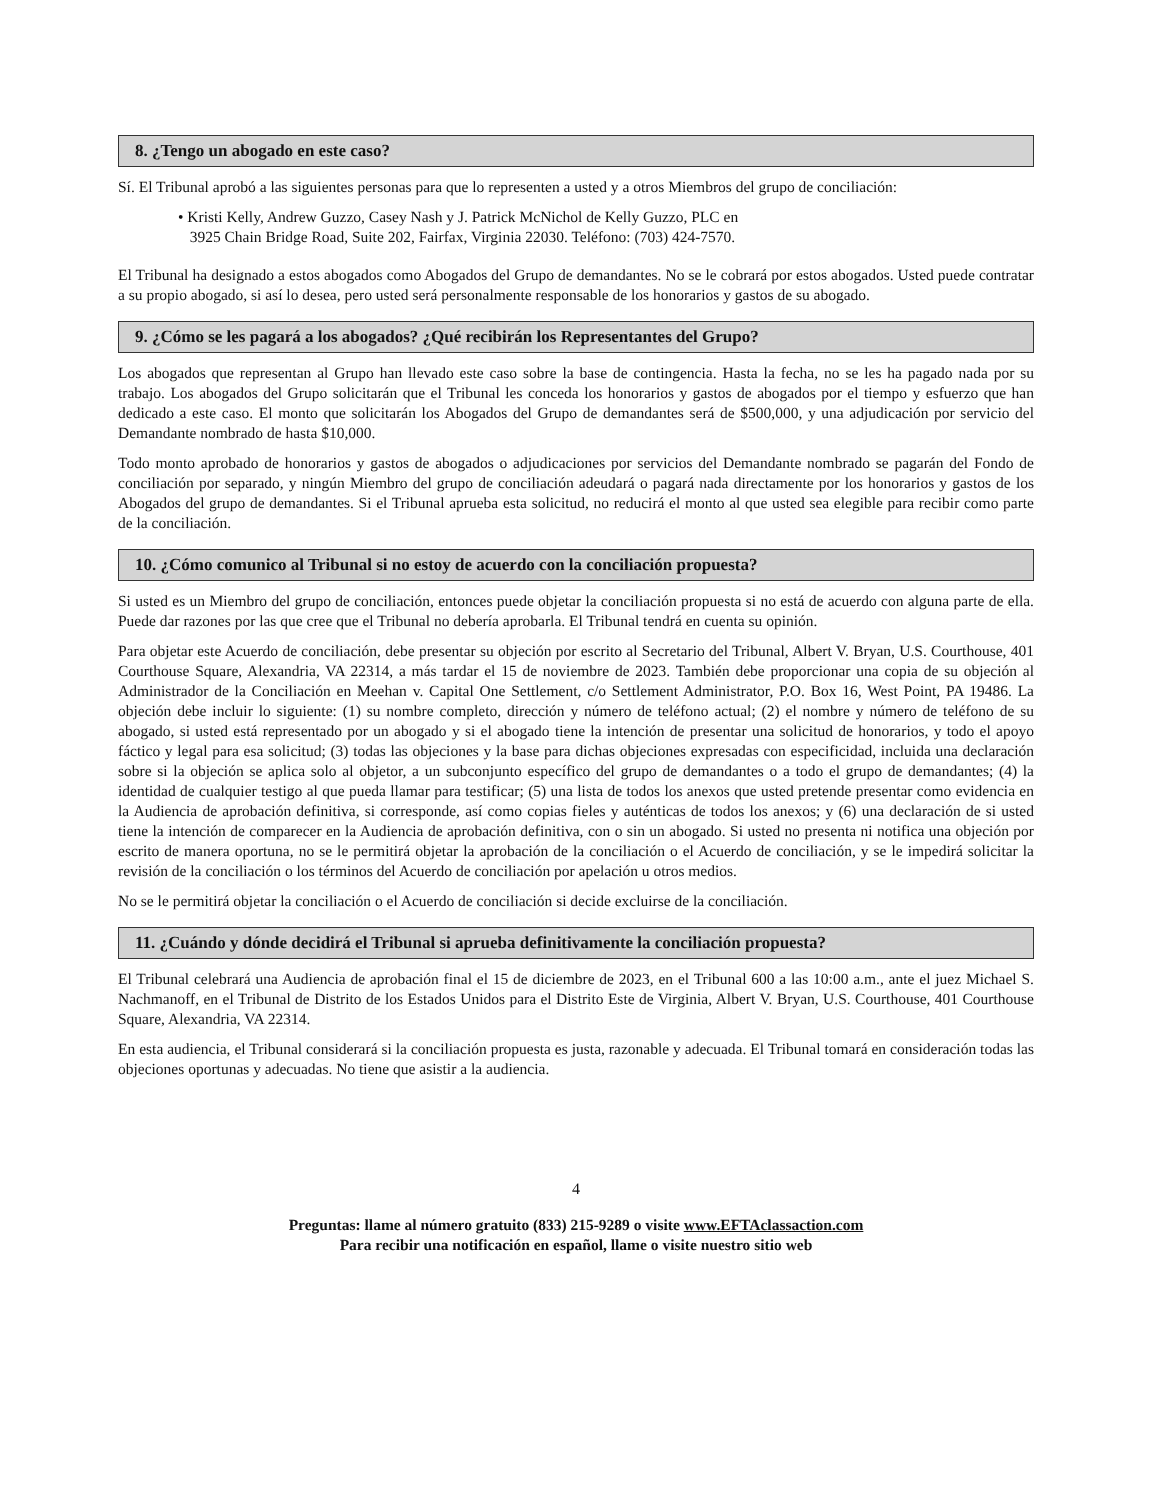8. ¿Tengo un abogado en este caso?
Sí. El Tribunal aprobó a las siguientes personas para que lo representen a usted y a otros Miembros del grupo de conciliación:
• Kristi Kelly, Andrew Guzzo, Casey Nash y J. Patrick McNichol de Kelly Guzzo, PLC en
3925 Chain Bridge Road, Suite 202, Fairfax, Virginia 22030. Teléfono: (703) 424-7570.
El Tribunal ha designado a estos abogados como Abogados del Grupo de demandantes. No se le cobrará por estos abogados. Usted puede contratar a su propio abogado, si así lo desea, pero usted será personalmente responsable de los honorarios y gastos de su abogado.
9. ¿Cómo se les pagará a los abogados? ¿Qué recibirán los Representantes del Grupo?
Los abogados que representan al Grupo han llevado este caso sobre la base de contingencia. Hasta la fecha, no se les ha pagado nada por su trabajo. Los abogados del Grupo solicitarán que el Tribunal les conceda los honorarios y gastos de abogados por el tiempo y esfuerzo que han dedicado a este caso. El monto que solicitarán los Abogados del Grupo de demandantes será de $500,000, y una adjudicación por servicio del Demandante nombrado de hasta $10,000.
Todo monto aprobado de honorarios y gastos de abogados o adjudicaciones por servicios del Demandante nombrado se pagarán del Fondo de conciliación por separado, y ningún Miembro del grupo de conciliación adeudará o pagará nada directamente por los honorarios y gastos de los Abogados del grupo de demandantes. Si el Tribunal aprueba esta solicitud, no reducirá el monto al que usted sea elegible para recibir como parte de la conciliación.
10. ¿Cómo comunico al Tribunal si no estoy de acuerdo con la conciliación propuesta?
Si usted es un Miembro del grupo de conciliación, entonces puede objetar la conciliación propuesta si no está de acuerdo con alguna parte de ella. Puede dar razones por las que cree que el Tribunal no debería aprobarla. El Tribunal tendrá en cuenta su opinión.
Para objetar este Acuerdo de conciliación, debe presentar su objeción por escrito al Secretario del Tribunal, Albert V. Bryan, U.S. Courthouse, 401 Courthouse Square, Alexandria, VA 22314, a más tardar el 15 de noviembre de 2023. También debe proporcionar una copia de su objeción al Administrador de la Conciliación en Meehan v. Capital One Settlement, c/o Settlement Administrator, P.O. Box 16, West Point, PA 19486. La objeción debe incluir lo siguiente: (1) su nombre completo, dirección y número de teléfono actual; (2) el nombre y número de teléfono de su abogado, si usted está representado por un abogado y si el abogado tiene la intención de presentar una solicitud de honorarios, y todo el apoyo fáctico y legal para esa solicitud; (3) todas las objeciones y la base para dichas objeciones expresadas con especificidad, incluida una declaración sobre si la objeción se aplica solo al objetor, a un subconjunto específico del grupo de demandantes o a todo el grupo de demandantes; (4) la identidad de cualquier testigo al que pueda llamar para testificar; (5) una lista de todos los anexos que usted pretende presentar como evidencia en la Audiencia de aprobación definitiva, si corresponde, así como copias fieles y auténticas de todos los anexos; y (6) una declaración de si usted tiene la intención de comparecer en la Audiencia de aprobación definitiva, con o sin un abogado. Si usted no presenta ni notifica una objeción por escrito de manera oportuna, no se le permitirá objetar la aprobación de la conciliación o el Acuerdo de conciliación, y se le impedirá solicitar la revisión de la conciliación o los términos del Acuerdo de conciliación por apelación u otros medios.
No se le permitirá objetar la conciliación o el Acuerdo de conciliación si decide excluirse de la conciliación.
11. ¿Cuándo y dónde decidirá el Tribunal si aprueba definitivamente la conciliación propuesta?
El Tribunal celebrará una Audiencia de aprobación final el 15 de diciembre de 2023, en el Tribunal 600 a las 10:00 a.m., ante el juez Michael S. Nachmanoff, en el Tribunal de Distrito de los Estados Unidos para el Distrito Este de Virginia, Albert V. Bryan, U.S. Courthouse, 401 Courthouse Square, Alexandria, VA 22314.
En esta audiencia, el Tribunal considerará si la conciliación propuesta es justa, razonable y adecuada. El Tribunal tomará en consideración todas las objeciones oportunas y adecuadas. No tiene que asistir a la audiencia.
4
Preguntas: llame al número gratuito (833) 215-9289 o visite www.EFTAclassaction.com
Para recibir una notificación en español, llame o visite nuestro sitio web